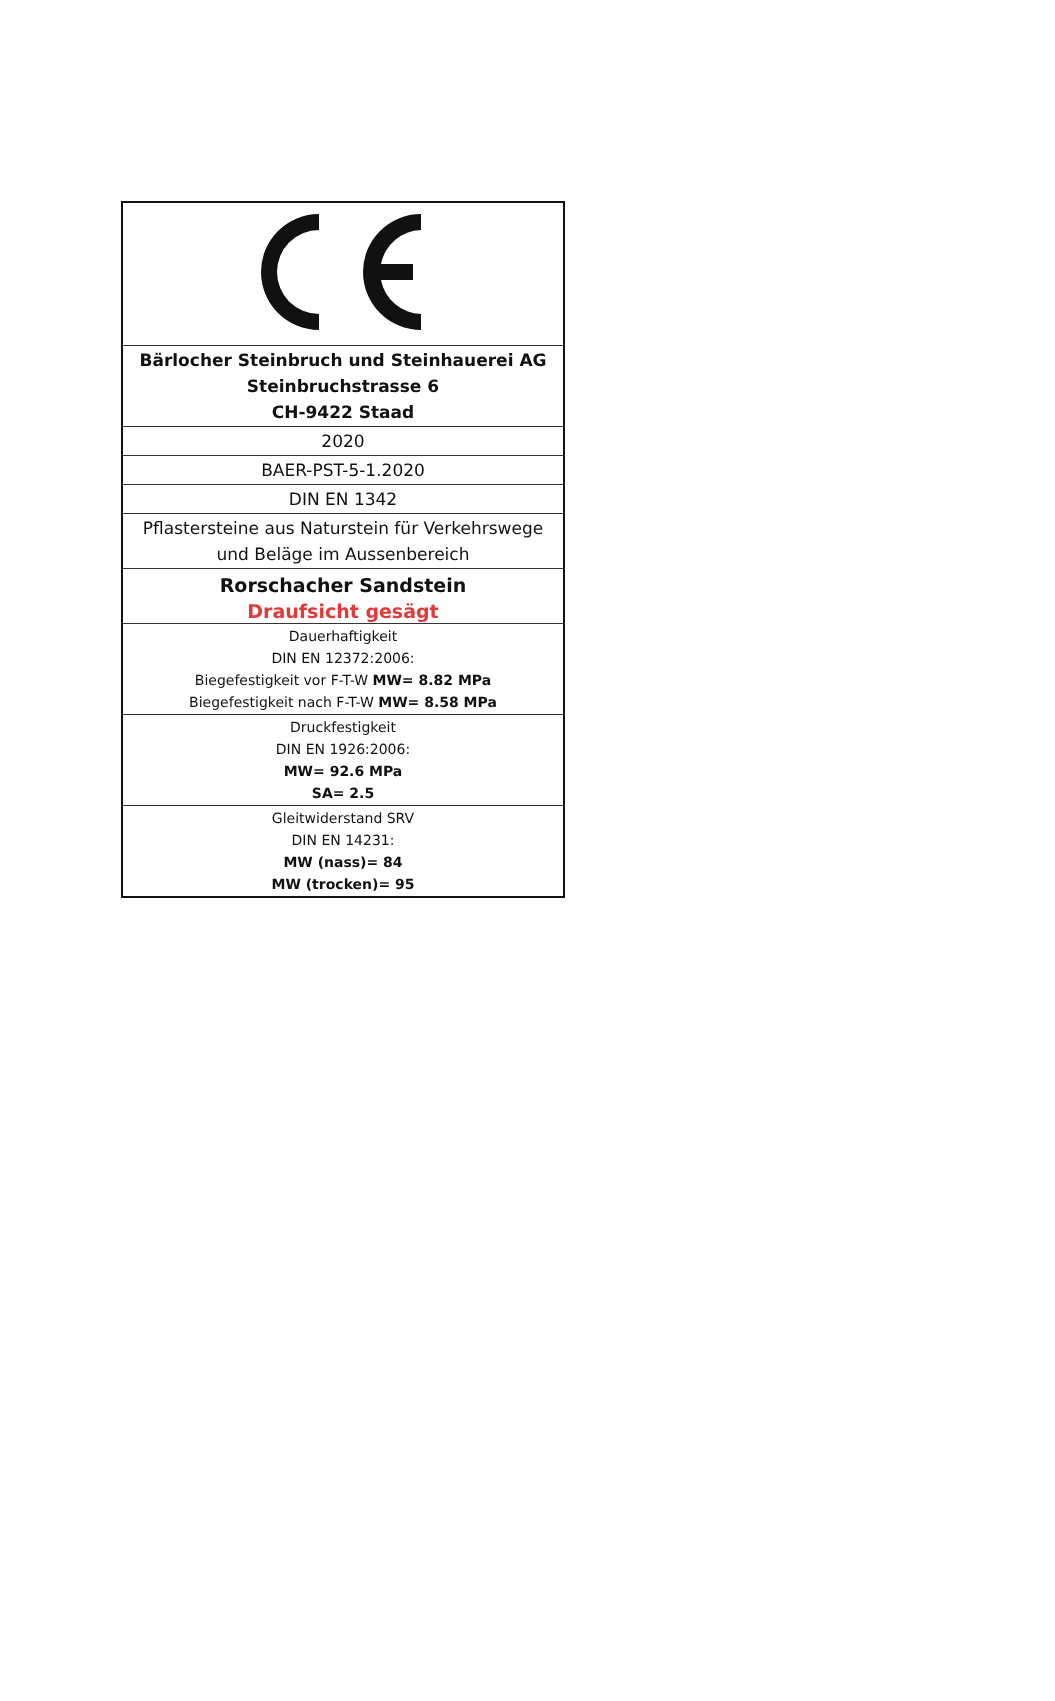| Bärlocher Steinbruch und Steinhauerei AG Steinbruchstrasse 6 CH-9422 Staad |
| 2020 |
| BAER-PST-5-1.2020 |
| DIN EN 1342 |
| Pflastersteine aus Naturstein für Verkehrswege und Beläge im Aussenbereich |
| Rorschacher Sandstein Draufsicht gesägt |
| Dauerhaftigkeit DIN EN 12372:2006: Biegefestigkeit vor F-T-W MW= 8.82 MPa Biegefestigkeit nach F-T-W MW= 8.58 MPa |
| Druckfestigkeit DIN EN 1926:2006: MW= 92.6 MPa SA= 2.5 |
| Gleitwiderstand SRV DIN EN 14231: MW (nass)= 84 MW (trocken)= 95 |